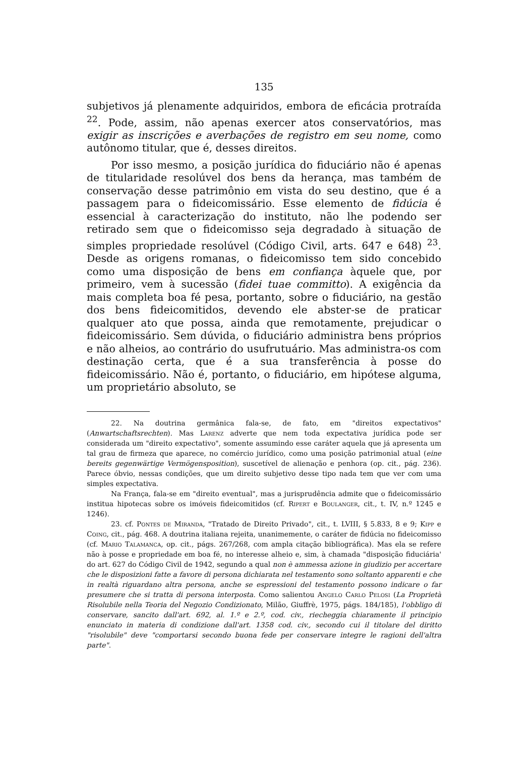135
subjetivos já plenamente adquiridos, embora de eficácia protraída <sup>22</sup>. Pode, assim, não apenas exercer atos conservatórios, mas exigir as inscrições e averbações de registro em seu nome, como autônomo titular, que é, desses direitos.
Por isso mesmo, a posição jurídica do fiduciário não é apenas de titularidade resolúvel dos bens da herança, mas também de conservação desse patrimônio em vista do seu destino, que é a passagem para o fideicomissário. Esse elemento de fidúcia é essencial à caracterização do instituto, não lhe podendo ser retirado sem que o fideicomisso seja degradado à situação de simples propriedade resolúvel (Código Civil, arts. 647 e 648) <sup>23</sup>. Desde as origens romanas, o fideicomisso tem sido concebido como uma disposição de bens em confiança àquele que, por primeiro, vem à sucessão (fidei tuae committo). A exigência da mais completa boa fé pesa, portanto, sobre o fiduciário, na gestão dos bens fideicomitidos, devendo ele abster-se de praticar qualquer ato que possa, ainda que remotamente, prejudicar o fideicomissário. Sem dúvida, o fiduciário administra bens próprios e não alheios, ao contrário do usufrutuário. Mas administra-os com destinação certa, que é a sua transferência à posse do fideicomissário. Não é, portanto, o fiduciário, em hipótese alguma, um proprietário absoluto, se
22. Na doutrina germânica fala-se, de fato, em "direitos expectativos" (Anwartschaftsrechten). Mas Larenz adverte que nem toda expectativa jurídica pode ser considerada um "direito expectativo", somente assumindo esse caráter aquela que já apresenta um tal grau de firmeza que aparece, no comércio jurídico, como uma posição patrimonial atual (eine bereits gegenwärtige Vermögensposition), suscetível de alienação e penhora (op. cit., pág. 236). Parece óbvio, nessas condições, que um direito subjetivo desse tipo nada tem que ver com uma simples expectativa.
Na França, fala-se em "direito eventual", mas a jurisprudência admite que o fideicomissário institua hipotecas sobre os imóveis fideicomitidos (cf. Ripert e Boulanger, cit., t. IV, n.º 1245 e 1246).
23. cf. Pontes de Miranda, "Tratado de Direito Privado", cit., t. LVIII, § 5.833, 8 e 9; Kipp e Coing, cit., pág. 468. A doutrina italiana rejeita, unanimemente, o caráter de fidúcia no fideicomisso (cf. Mario Talamanca, op. cit., págs. 267/268, com ampla citação bibliográfica). Mas ela se refere não à posse e propriedade em boa fé, no interesse alheio e, sim, à chamada "disposição fiduciária' do art. 627 do Código Civil de 1942, segundo a qual non è ammessa azione in giudizio per accertare che le disposizioni fatte a favore di persona dichiarata nel testamento sono soltanto apparenti e che in realtà riguardano altra persona, anche se espressioni del testamento possono indicare o far presumere che si tratta di persona interposta. Como salientou Angelo Carlo Pelosi (La Proprietà Risolubile nella Teoria del Negozio Condizionato, Milão, Giuffrè, 1975, págs. 184/185), l'obbligo di conservare, sancito dall'art. 692, al. 1.º e 2.º, cod. civ., riecheggia chiaramente il principio enunciato in materia di condizione dall'art. 1358 cod. civ., secondo cui il titolare del diritto "risolubile" deve "comportarsi secondo buona fede per conservare integre le ragioni dell'altra parte".